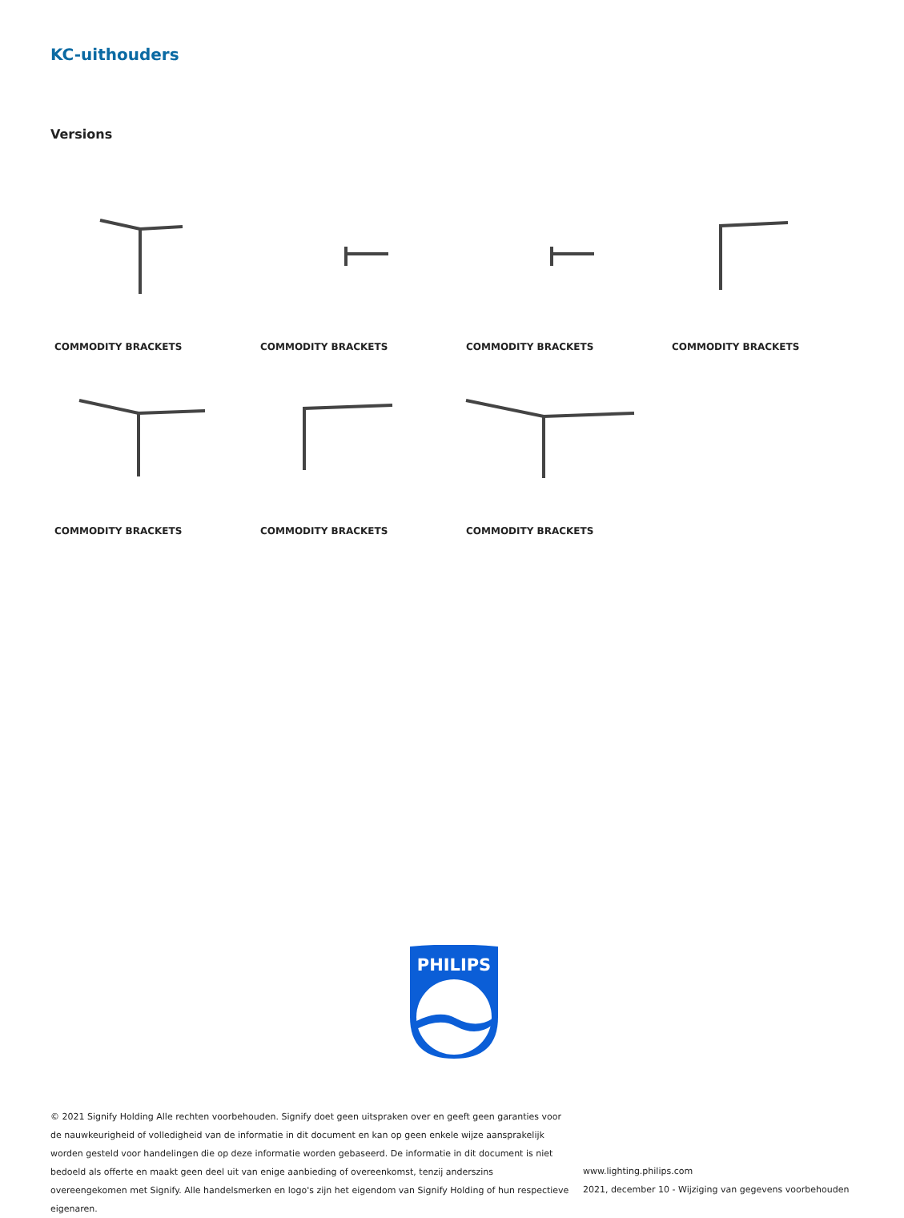KC-uithouders
Versions
COMMODITY BRACKETS
COMMODITY BRACKETS
COMMODITY BRACKETS
COMMODITY BRACKETS
COMMODITY BRACKETS
COMMODITY BRACKETS
COMMODITY BRACKETS
PHILIPS
© 2021 Signify Holding Alle rechten voorbehouden. Signify doet geen uitspraken over en geeft geen garanties voor de nauwkeurigheid of volledigheid van de informatie in dit document en kan op geen enkele wijze aansprakelijk worden gesteld voor handelingen die op deze informatie worden gebaseerd. De informatie in dit document is niet bedoeld als offerte en maakt geen deel uit van enige aanbieding of overeenkomst, tenzij anderszins overeengekomen met Signify. Alle handelsmerken en logo's zijn het eigendom van Signify Holding of hun respectieve eigenaren.
www.lighting.philips.com
2021, december 10 - Wijziging van gegevens voorbehouden